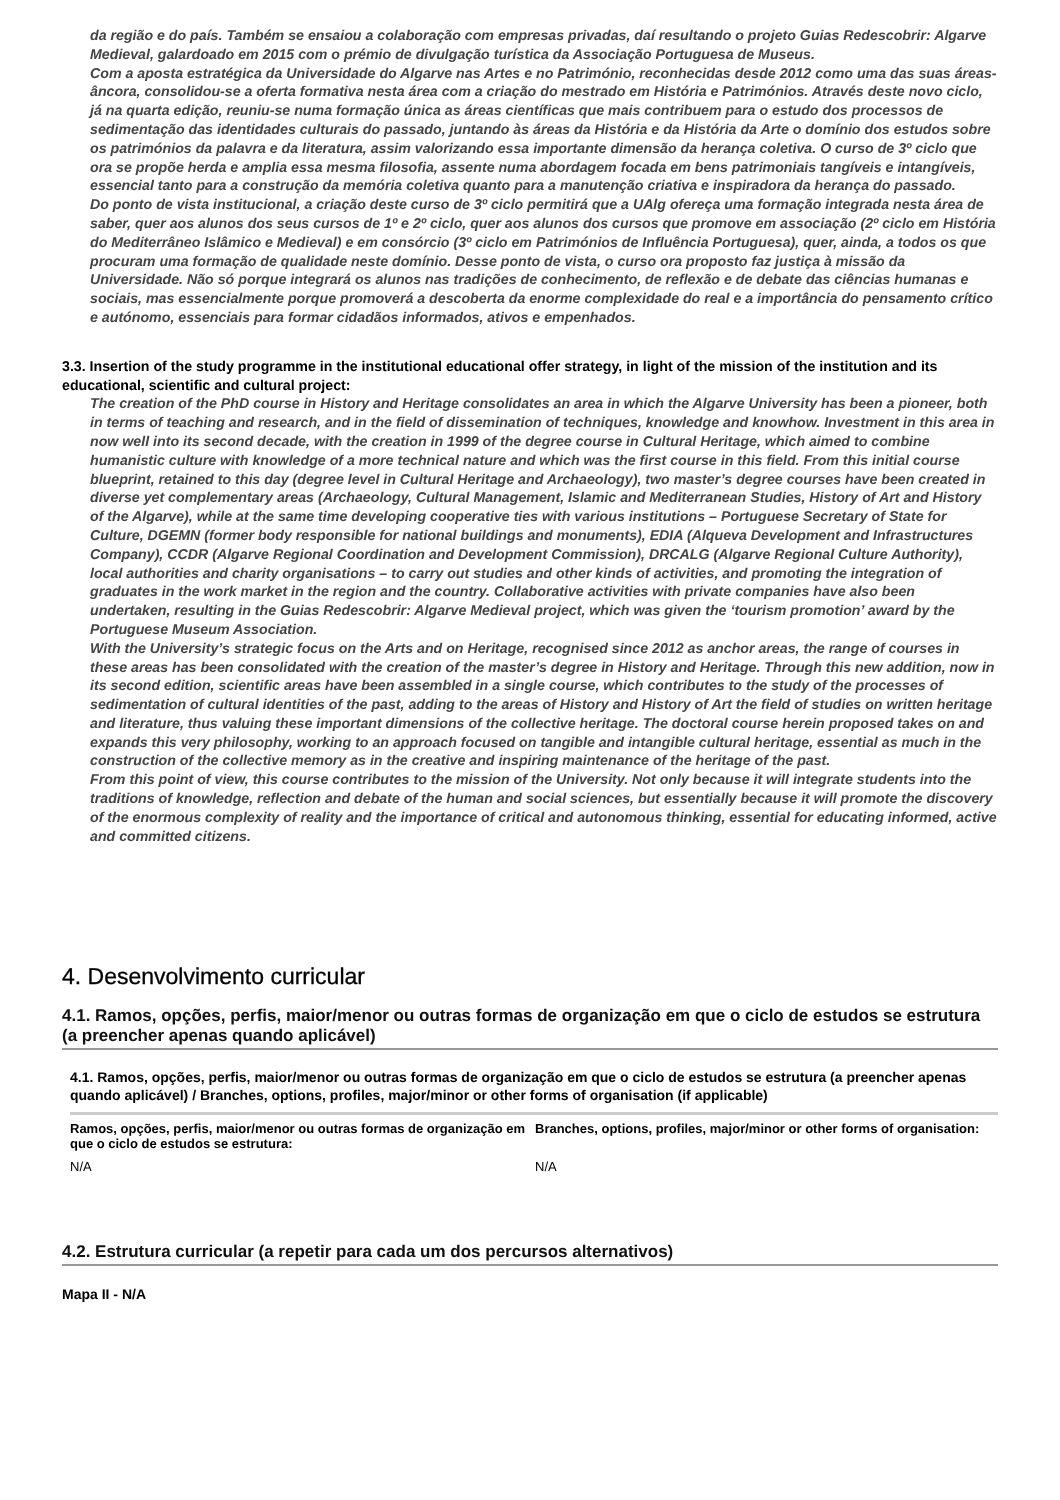da região e do país. Também se ensaiou a colaboração com empresas privadas, daí resultando o projeto Guias Redescobrir: Algarve Medieval, galardoado em 2015 com o prémio de divulgação turística da Associação Portuguesa de Museus.
Com a aposta estratégica da Universidade do Algarve nas Artes e no Património, reconhecidas desde 2012 como uma das suas áreas-âncora, consolidou-se a oferta formativa nesta área com a criação do mestrado em História e Patrimónios. Através deste novo ciclo, já na quarta edição, reuniu-se numa formação única as áreas científicas que mais contribuem para o estudo dos processos de sedimentação das identidades culturais do passado, juntando às áreas da História e da História da Arte o domínio dos estudos sobre os patrimónios da palavra e da literatura, assim valorizando essa importante dimensão da herança coletiva. O curso de 3º ciclo que ora se propõe herda e amplia essa mesma filosofia, assente numa abordagem focada em bens patrimoniais tangíveis e intangíveis, essencial tanto para a construção da memória coletiva quanto para a manutenção criativa e inspiradora da herança do passado.
Do ponto de vista institucional, a criação deste curso de 3º ciclo permitirá que a UAlg ofereça uma formação integrada nesta área de saber, quer aos alunos dos seus cursos de 1º e 2º ciclo, quer aos alunos dos cursos que promove em associação (2º ciclo em História do Mediterrâneo Islâmico e Medieval) e em consórcio (3º ciclo em Patrimónios de Influência Portuguesa), quer, ainda, a todos os que procuram uma formação de qualidade neste domínio. Desse ponto de vista, o curso ora proposto faz justiça à missão da Universidade. Não só porque integrará os alunos nas tradições de conhecimento, de reflexão e de debate das ciências humanas e sociais, mas essencialmente porque promoverá a descoberta da enorme complexidade do real e a importância do pensamento crítico e autónomo, essenciais para formar cidadãos informados, ativos e empenhados.
3.3. Insertion of the study programme in the institutional educational offer strategy, in light of the mission of the institution and its educational, scientific and cultural project:
The creation of the PhD course in History and Heritage consolidates an area in which the Algarve University has been a pioneer, both in terms of teaching and research, and in the field of dissemination of techniques, knowledge and knowhow. Investment in this area in now well into its second decade, with the creation in 1999 of the degree course in Cultural Heritage, which aimed to combine humanistic culture with knowledge of a more technical nature and which was the first course in this field. From this initial course blueprint, retained to this day (degree level in Cultural Heritage and Archaeology), two master’s degree courses have been created in diverse yet complementary areas (Archaeology, Cultural Management, Islamic and Mediterranean Studies, History of Art and History of the Algarve), while at the same time developing cooperative ties with various institutions – Portuguese Secretary of State for Culture, DGEMN (former body responsible for national buildings and monuments), EDIA (Alqueva Development and Infrastructures Company), CCDR (Algarve Regional Coordination and Development Commission), DRCALG (Algarve Regional Culture Authority), local authorities and charity organisations – to carry out studies and other kinds of activities, and promoting the integration of graduates in the work market in the region and the country. Collaborative activities with private companies have also been undertaken, resulting in the Guias Redescobrir: Algarve Medieval project, which was given the ‘tourism promotion’ award by the Portuguese Museum Association.
With the University’s strategic focus on the Arts and on Heritage, recognised since 2012 as anchor areas, the range of courses in these areas has been consolidated with the creation of the master’s degree in History and Heritage. Through this new addition, now in its second edition, scientific areas have been assembled in a single course, which contributes to the study of the processes of sedimentation of cultural identities of the past, adding to the areas of History and History of Art the field of studies on written heritage and literature, thus valuing these important dimensions of the collective heritage. The doctoral course herein proposed takes on and expands this very philosophy, working to an approach focused on tangible and intangible cultural heritage, essential as much in the construction of the collective memory as in the creative and inspiring maintenance of the heritage of the past.
From this point of view, this course contributes to the mission of the University. Not only because it will integrate students into the traditions of knowledge, reflection and debate of the human and social sciences, but essentially because it will promote the discovery of the enormous complexity of reality and the importance of critical and autonomous thinking, essential for educating informed, active and committed citizens.
4. Desenvolvimento curricular
4.1. Ramos, opções, perfis, maior/menor ou outras formas de organização em que o ciclo de estudos se estrutura (a preencher apenas quando aplicável)
4.1. Ramos, opções, perfis, maior/menor ou outras formas de organização em que o ciclo de estudos se estrutura (a preencher apenas quando aplicável) / Branches, options, profiles, major/minor or other forms of organisation (if applicable)
| Ramos, opções, perfis, maior/menor ou outras formas de organização em que o ciclo de estudos se estrutura: | Branches, options, profiles, major/minor or other forms of organisation: |
| --- | --- |
| N/A | N/A |
4.2. Estrutura curricular (a repetir para cada um dos percursos alternativos)
Mapa II - N/A